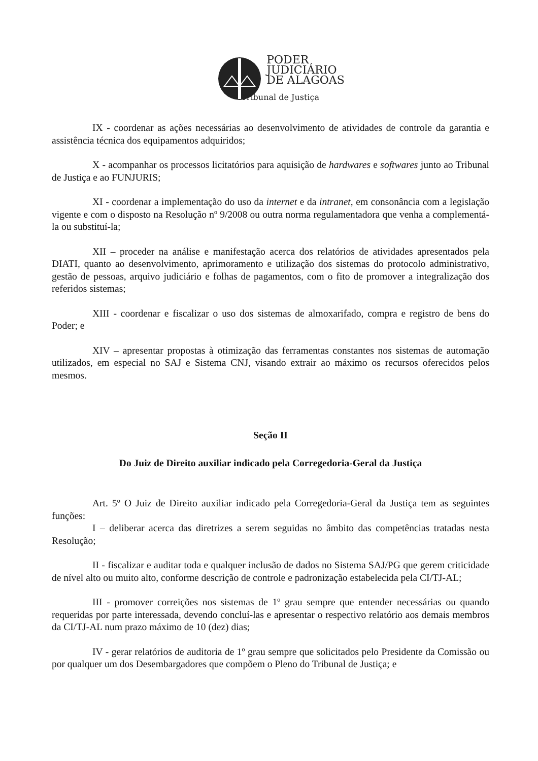PODER
JUDICIÁRIO
DE ALAGOAS
Tribunal de Justiça
IX - coordenar as ações necessárias ao desenvolvimento de atividades de controle da garantia e assistência técnica dos equipamentos adquiridos;
X - acompanhar os processos licitatórios para aquisição de hardwares e softwares junto ao Tribunal de Justiça e ao FUNJURIS;
XI - coordenar a implementação do uso da internet e da intranet, em consonância com a legislação vigente e com o disposto na Resolução nº 9/2008 ou outra norma regulamentadora que venha a complementá-la ou substituí-la;
XII – proceder na análise e manifestação acerca dos relatórios de atividades apresentados pela DIATI, quanto ao desenvolvimento, aprimoramento e utilização dos sistemas do protocolo administrativo, gestão de pessoas, arquivo judiciário e folhas de pagamentos, com o fito de promover a integralização dos referidos sistemas;
XIII - coordenar e fiscalizar o uso dos sistemas de almoxarifado, compra e registro de bens do Poder; e
XIV – apresentar propostas à otimização das ferramentas constantes nos sistemas de automação utilizados, em especial no SAJ e Sistema CNJ, visando extrair ao máximo os recursos oferecidos pelos mesmos.
Seção II
Do Juiz de Direito auxiliar indicado pela Corregedoria-Geral da Justiça
Art. 5º O Juiz de Direito auxiliar indicado pela Corregedoria-Geral da Justiça tem as seguintes funções:
I – deliberar acerca das diretrizes a serem seguidas no âmbito das competências tratadas nesta Resolução;
II - fiscalizar e auditar toda e qualquer inclusão de dados no Sistema SAJ/PG que gerem criticidade de nível alto ou muito alto, conforme descrição de controle e padronização estabelecida pela CI/TJ-AL;
III - promover correições nos sistemas de 1º grau sempre que entender necessárias ou quando requeridas por parte interessada, devendo concluí-las e apresentar o respectivo relatório aos demais membros da CI/TJ-AL num prazo máximo de 10 (dez) dias;
IV - gerar relatórios de auditoria de 1º grau sempre que solicitados pelo Presidente da Comissão ou por qualquer um dos Desembargadores que compõem o Pleno do Tribunal de Justiça; e